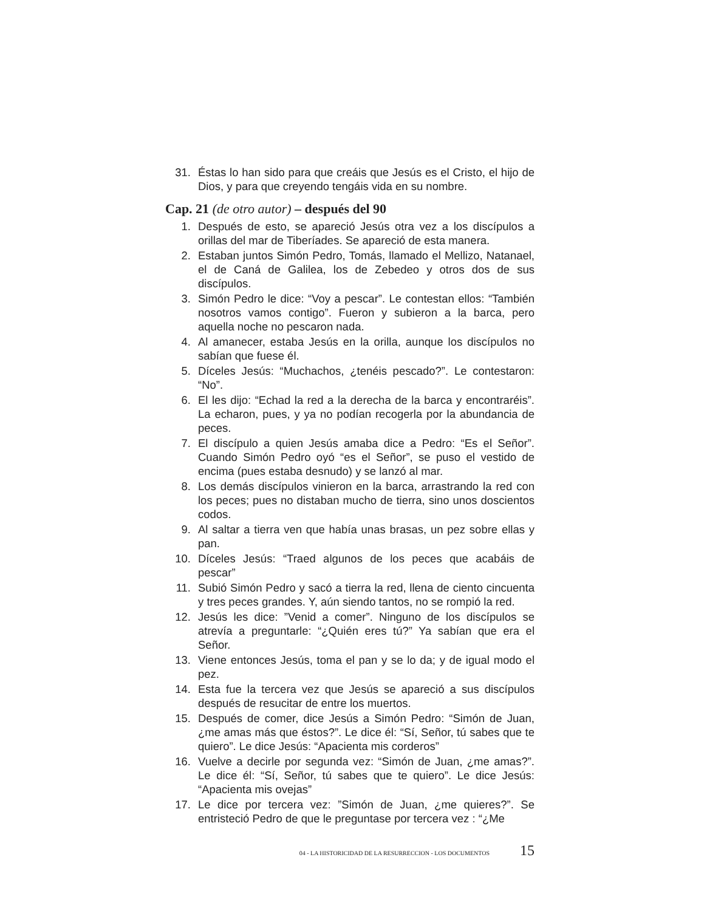31. Éstas lo han sido para que creáis que Jesús es el Cristo, el hijo de Dios, y para que creyendo tengáis vida en su nombre.
Cap. 21 (de otro autor) – después del 90
1. Después de esto, se apareció Jesús otra vez a los discípulos a orillas del mar de Tiberíades. Se apareció de esta manera.
2. Estaban juntos Simón Pedro, Tomás, llamado el Mellizo, Natanael, el de Caná de Galilea, los de Zebedeo y otros dos de sus discípulos.
3. Simón Pedro le dice: “Voy a pescar”. Le contestan ellos: “También nosotros vamos contigo”. Fueron y subieron a la barca, pero aquella noche no pescaron nada.
4. Al amanecer, estaba Jesús en la orilla, aunque los discípulos no sabían que fuese él.
5. Díceles Jesús: “Muchachos, ¿tenéis pescado?”. Le contestaron: “No”.
6. El les dijo: “Echad la red a la derecha de la barca y encontraréis”. La echaron, pues, y ya no podían recogerla por la abundancia de peces.
7. El discípulo a quien Jesús amaba dice a Pedro: “Es el Señor”. Cuando Simón Pedro oyó “es el Señor”, se puso el vestido de encima (pues estaba desnudo) y se lanzó al mar.
8. Los demás discípulos vinieron en la barca, arrastrando la red con los peces; pues no distaban mucho de tierra, sino unos doscientos codos.
9. Al saltar a tierra ven que había unas brasas, un pez sobre ellas y pan.
10. Díceles Jesús: “Traed algunos de los peces que acabáis de pescar”
11. Subió Simón Pedro y sacó a tierra la red, llena de ciento cincuenta y tres peces grandes. Y, aún siendo tantos, no se rompió la red.
12. Jesús les dice: ”Venid a comer”. Ninguno de los discípulos se atrevía a preguntarle: “¿Quién eres tú?” Ya sabían que era el Señor.
13. Viene entonces Jesús, toma el pan y se lo da; y de igual modo el pez.
14. Esta fue la tercera vez que Jesús se apareció a sus discípulos después de resucitar de entre los muertos.
15. Después de comer, dice Jesús a Simón Pedro: “Simón de Juan, ¿me amas más que éstos?”. Le dice él: “Sí, Señor, tú sabes que te quiero”. Le dice Jesús: “Apacienta mis corderos”
16. Vuelve a decirle por segunda vez: “Simón de Juan, ¿me amas?”. Le dice él: “Sí, Señor, tú sabes que te quiero”. Le dice Jesús: “Apacienta mis ovejas”
17. Le dice por tercera vez: ”Simón de Juan, ¿me quieres?”. Se entristeció Pedro de que le preguntase por tercera vez : “¿Me
04 - LA HISTORICIDAD DE LA RESURRECCION - LOS DOCUMENTOS 15